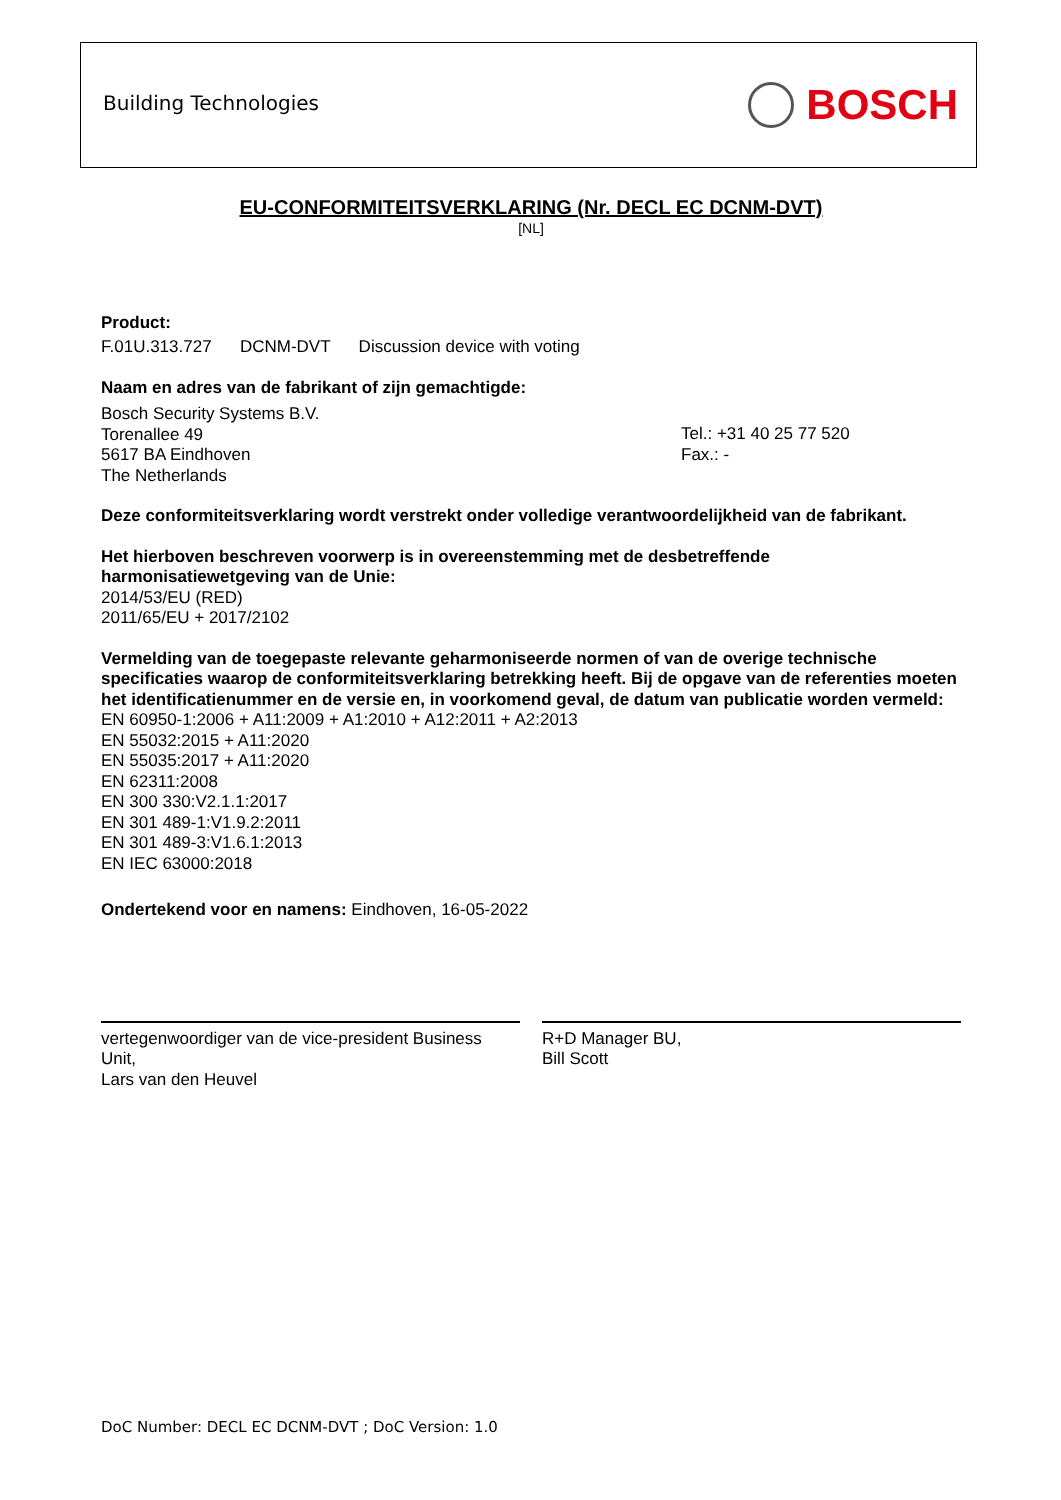Building Technologies BOSCH
EU-CONFORMITEITSVERKLARING (Nr. DECL EC DCNM-DVT)
[NL]
Product:
F.01U.313.727 DCNM-DVT Discussion device with voting
Naam en adres van de fabrikant of zijn gemachtigde:
Bosch Security Systems B.V.
Torenallee 49
5617 BA Eindhoven
The Netherlands
Tel.: +31 40 25 77 520
Fax.: -
Deze conformiteitsverklaring wordt verstrekt onder volledige verantwoordelijkheid van de fabrikant.
Het hierboven beschreven voorwerp is in overeenstemming met de desbetreffende
harmonisatiewetgeving van de Unie:
2014/53/EU (RED)
2011/65/EU + 2017/2102
Vermelding van de toegepaste relevante geharmoniseerde normen of van de overige technische specificaties waarop de conformiteitsverklaring betrekking heeft. Bij de opgave van de referenties moeten het identificatienummer en de versie en, in voorkomend geval, de datum van publicatie worden vermeld:
EN 60950-1:2006 + A11:2009 + A1:2010 + A12:2011 + A2:2013
EN 55032:2015 + A11:2020
EN 55035:2017 + A11:2020
EN 62311:2008
EN 300 330:V2.1.1:2017
EN 301 489-1:V1.9.2:2011
EN 301 489-3:V1.6.1:2013
EN IEC 63000:2018
Ondertekend voor en namens: Eindhoven, 16-05-2022
vertegenwoordiger van de vice-president Business Unit,
Lars van den Heuvel
R+D Manager BU,
Bill Scott
DoC Number: DECL EC DCNM-DVT ; DoC Version: 1.0